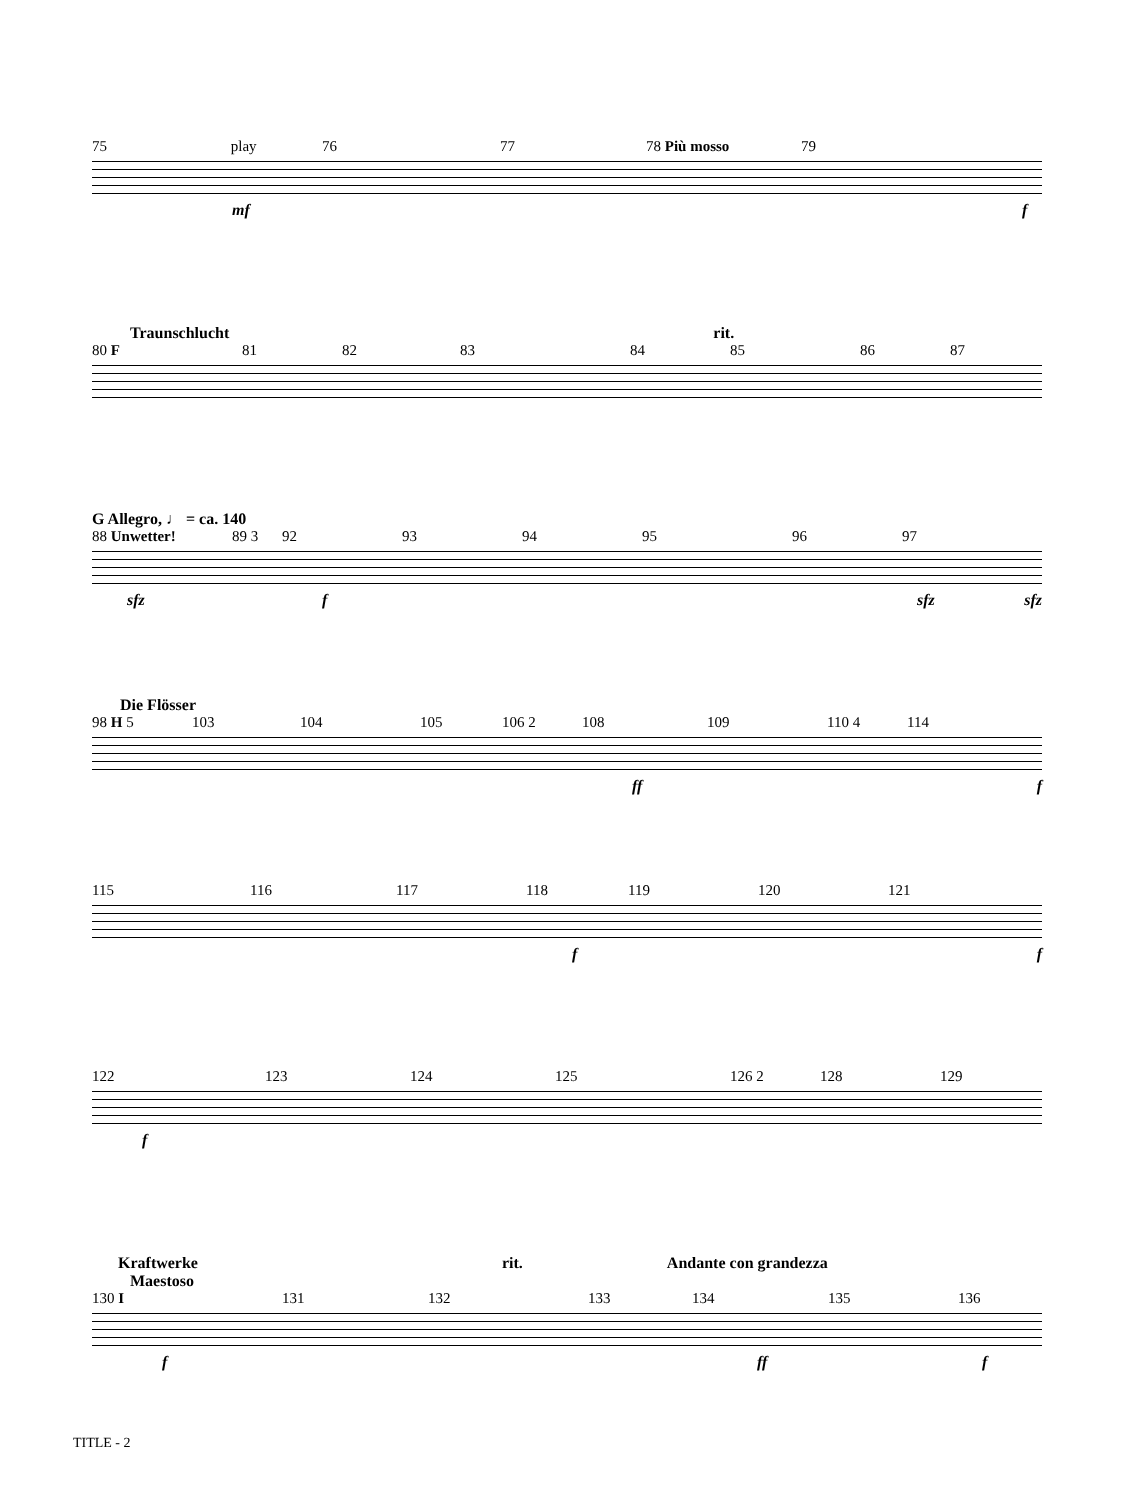75 play 76 77 78 Più mosso 79
mf f
Traunschlucht rit.
80 F 81 82 83 84 85 86 87
G Allegro, ♩ = ca. 140
88 Unwetter! 89 3 92 93 94 95 96 97
sfz f sfz sfz
Die Flösser
98 H 5 103 104 105 106 2 108 109 110 4 114
ff f
115 116 117 118 119 120 121
f f
122 123 124 125 126 2 128 129
f
Kraftwerke rit. Andante con grandezza
Maestoso
130 I 131 132 133 134 135 136
f ff f
TITLE - 2